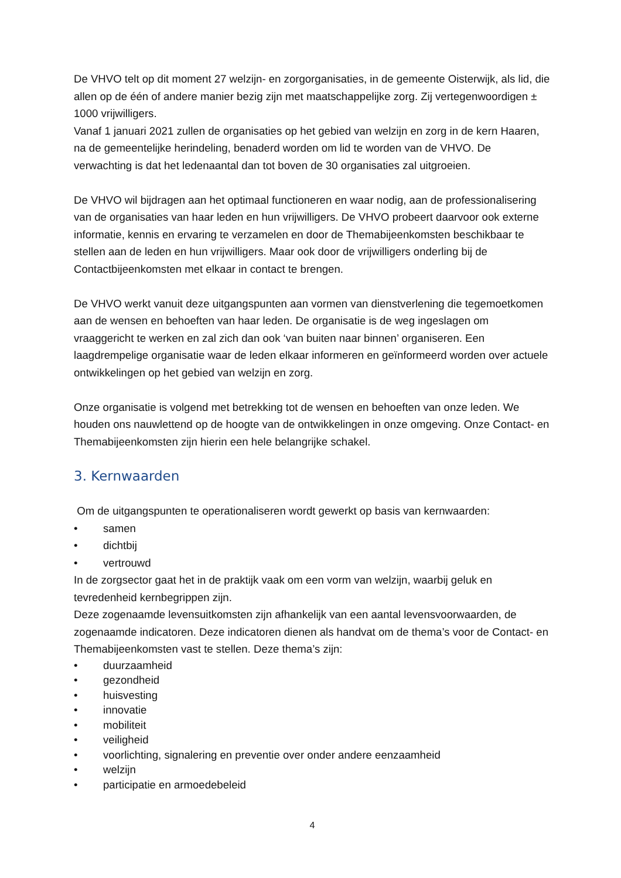De VHVO telt op dit moment 27 welzijn- en zorgorganisaties, in de gemeente Oisterwijk, als lid, die allen op de één of andere manier bezig zijn met maatschappelijke zorg. Zij vertegenwoordigen ± 1000 vrijwilligers.
Vanaf 1 januari 2021 zullen de organisaties op het gebied van welzijn en zorg in de kern Haaren, na de gemeentelijke herindeling, benaderd worden om lid te worden van de VHVO. De verwachting is dat het ledenaantal dan tot boven de 30 organisaties zal uitgroeien.
De VHVO wil bijdragen aan het optimaal functioneren en waar nodig, aan de professionalisering van de organisaties van haar leden en hun vrijwilligers. De VHVO probeert daarvoor ook externe informatie, kennis en ervaring te verzamelen en door de Themabijeenkomsten beschikbaar te stellen aan de leden en hun vrijwilligers. Maar ook door de vrijwilligers onderling bij de Contactbijeenkomsten met elkaar in contact te brengen.
De VHVO werkt vanuit deze uitgangspunten aan vormen van dienstverlening die tegemoetkomen aan de wensen en behoeften van haar leden. De organisatie is de weg ingeslagen om vraaggericht te werken en zal zich dan ook ‘van buiten naar binnen’ organiseren. Een laagdrempelige organisatie waar de leden elkaar informeren en geïnformeerd worden over actuele ontwikkelingen op het gebied van welzijn en zorg.
Onze organisatie is volgend met betrekking tot de wensen en behoeften van onze leden. We houden ons nauwlettend op de hoogte van de ontwikkelingen in onze omgeving. Onze Contact- en Themabijeenkomsten zijn hierin een hele belangrijke schakel.
3. Kernwaarden
Om de uitgangspunten te operationaliseren wordt gewerkt op basis van kernwaarden:
• samen
• dichtbij
• vertrouwd
In de zorgsector gaat het in de praktijk vaak om een vorm van welzijn, waarbij geluk en tevredenheid kernbegrippen zijn.
Deze zogenaamde levensuitkomsten zijn afhankelijk van een aantal levensvoorwaarden, de zogenaamde indicatoren. Deze indicatoren dienen als handvat om de thema’s voor de Contact- en Themabijeenkomsten vast te stellen. Deze thema’s zijn:
• duurzaamheid
• gezondheid
• huisvesting
• innovatie
• mobiliteit
• veiligheid
• voorlichting, signalering en preventie over onder andere eenzaamheid
• welzijn
• participatie en armoedebeleid
4